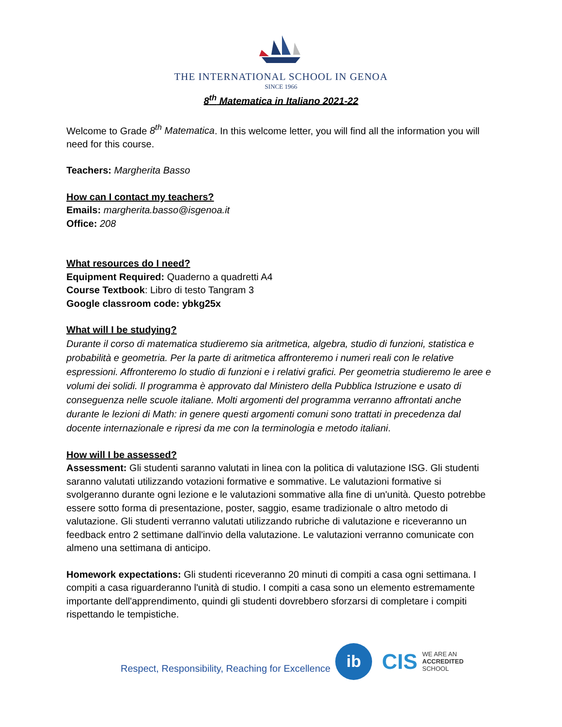THE INTERNATIONAL SCHOOL IN GENOA
SINCE 1966
8<sup>th</sup> Matematica in Italiano 2021-22
Welcome to Grade 8<sup>th</sup> Matematica. In this welcome letter, you will find all the information you will need for this course.
Teachers: Margherita Basso
How can I contact my teachers?
Emails: margherita.basso@isgenoa.it
Office: 208
What resources do I need?
Equipment Required: Quaderno a quadretti A4
Course Textbook: Libro di testo Tangram 3
Google classroom code: ybkg25x
What will I be studying?
Durante il corso di matematica studieremo sia aritmetica, algebra, studio di funzioni, statistica e probabilità e geometria. Per la parte di aritmetica affronteremo i numeri reali con le relative espressioni. Affronteremo lo studio di funzioni e i relativi grafici. Per geometria studieremo le aree e volumi dei solidi. Il programma è approvato dal Ministero della Pubblica Istruzione e usato di conseguenza nelle scuole italiane. Molti argomenti del programma verranno affrontati anche durante le lezioni di Math: in genere questi argomenti comuni sono trattati in precedenza dal docente internazionale e ripresi da me con la terminologia e metodo italiani.
How will I be assessed?
Assessment: Gli studenti saranno valutati in linea con la politica di valutazione ISG. Gli studenti saranno valutati utilizzando votazioni formative e sommative. Le valutazioni formative si svolgeranno durante ogni lezione e le valutazioni sommative alla fine di un'unità. Questo potrebbe essere sotto forma di presentazione, poster, saggio, esame tradizionale o altro metodo di valutazione. Gli studenti verranno valutati utilizzando rubriche di valutazione e riceveranno un feedback entro 2 settimane dall'invio della valutazione. Le valutazioni verranno comunicate con almeno una settimana di anticipo.
Homework expectations: Gli studenti riceveranno 20 minuti di compiti a casa ogni settimana. I compiti a casa riguarderanno l'unità di studio. I compiti a casa sono un elemento estremamente importante dell'apprendimento, quindi gli studenti dovrebbero sforzarsi di completare i compiti rispettando le tempistiche.
Respect, Responsibility, Reaching for Excellence
ib
CIS
WE ARE AN
ACCREDITED
SCHOOL